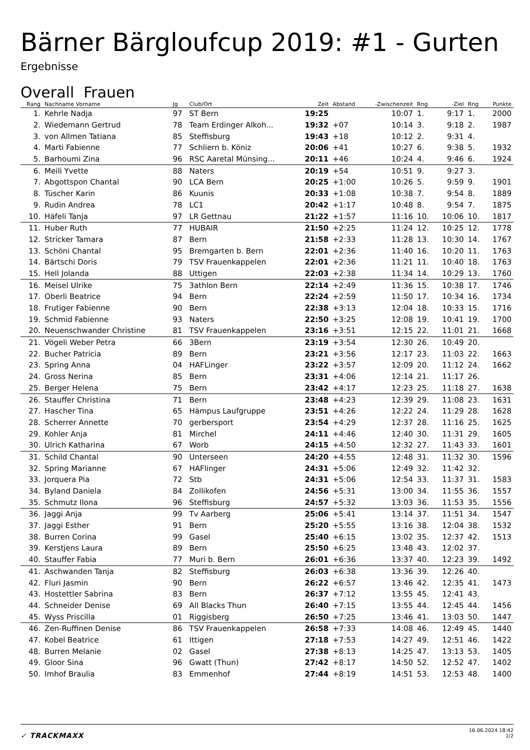Bärner Bärgloufcup 2019: #1 - Gurten
Ergebnisse
Overall Frauen
| Rang | Nachname Vorname | Jg | Club/Ort | Zeit | Abstand | -Zwischenzeit | Rng | -Ziel | Rng | Punkte |
| --- | --- | --- | --- | --- | --- | --- | --- | --- | --- | --- |
| 1. | Kehrle Nadja | 97 | ST Bern | 19:25 | | 10:07 | 1. | 9:17 | 1. | 2000 |
| 2. | Wiedemann Gertrud | 78 | Team Erdinger Alkoh... | 19:32 | +07 | 10:14 | 3. | 9:18 | 2. | 1987 |
| 3. | von Allmen Tatiana | 85 | Steffisburg | 19:43 | +18 | 10:12 | 2. | 9:31 | 4. | |
| 4. | Marti Fabienne | 77 | Schliern b. Köniz | 20:06 | +41 | 10:27 | 6. | 9:38 | 5. | 1932 |
| 5. | Barhoumi Zina | 96 | RSC Aaretal Münsing... | 20:11 | +46 | 10:24 | 4. | 9:46 | 6. | 1924 |
| 6. | Meili Yvette | 88 | Naters | 20:19 | +54 | 10:51 | 9. | 9:27 | 3. | |
| 7. | Abgottspon Chantal | 90 | LCA Bern | 20:25 | +1:00 | 10:26 | 5. | 9:59 | 9. | 1901 |
| 8. | Tüscher Karin | 86 | Kuunis | 20:33 | +1:08 | 10:38 | 7. | 9:54 | 8. | 1889 |
| 9. | Rudin Andrea | 78 | LC1 | 20:42 | +1:17 | 10:48 | 8. | 9:54 | 7. | 1875 |
| 10. | Häfeli Tanja | 97 | LR Gettnau | 21:22 | +1:57 | 11:16 | 10. | 10:06 | 10. | 1817 |
| 11. | Huber Ruth | 77 | HUBAIR | 21:50 | +2:25 | 11:24 | 12. | 10:25 | 12. | 1778 |
| 12. | Stricker Tamara | 87 | Bern | 21:58 | +2:33 | 11:28 | 13. | 10:30 | 14. | 1767 |
| 13. | Schöni Chantal | 95 | Bremgarten b. Bern | 22:01 | +2:36 | 11:40 | 16. | 10:20 | 11. | 1763 |
| 14. | Bärtschi Doris | 79 | TSV Frauenkappelen | 22:01 | +2:36 | 11:21 | 11. | 10:40 | 18. | 1763 |
| 15. | Hell Jolanda | 88 | Uttigen | 22:03 | +2:38 | 11:34 | 14. | 10:29 | 13. | 1760 |
| 16. | Meisel Ulrike | 75 | 3athlon Bern | 22:14 | +2:49 | 11:36 | 15. | 10:38 | 17. | 1746 |
| 17. | Oberli Beatrice | 94 | Bern | 22:24 | +2:59 | 11:50 | 17. | 10:34 | 16. | 1734 |
| 18. | Frutiger Fabienne | 90 | Bern | 22:38 | +3:13 | 12:04 | 18. | 10:33 | 15. | 1716 |
| 19. | Schmid Fabienne | 93 | Naters | 22:50 | +3:25 | 12:08 | 19. | 10:41 | 19. | 1700 |
| 20. | Neuenschwander Christine | 81 | TSV Frauenkappelen | 23:16 | +3:51 | 12:15 | 22. | 11:01 | 21. | 1668 |
| 21. | Vögeli Weber Petra | 66 | 3Bern | 23:19 | +3:54 | 12:30 | 26. | 10:49 | 20. | |
| 22. | Bucher Patricia | 89 | Bern | 23:21 | +3:56 | 12:17 | 23. | 11:03 | 22. | 1663 |
| 23. | Spring Anna | 04 | HAFLinger | 23:22 | +3:57 | 12:09 | 20. | 11:12 | 24. | 1662 |
| 24. | Gross Nerina | 85 | Bern | 23:31 | +4:06 | 12:14 | 21. | 11:17 | 26. | |
| 25. | Berger Helena | 75 | Bern | 23:42 | +4:17 | 12:23 | 25. | 11:18 | 27. | 1638 |
| 26. | Stauffer Christina | 71 | Bern | 23:48 | +4:23 | 12:39 | 29. | 11:08 | 23. | 1631 |
| 27. | Hascher Tina | 65 | Hämpus Laufgruppe | 23:51 | +4:26 | 12:22 | 24. | 11:29 | 28. | 1628 |
| 28. | Scherrer Annette | 70 | gerbersport | 23:54 | +4:29 | 12:37 | 28. | 11:16 | 25. | 1625 |
| 29. | Kohler Anja | 81 | Mirchel | 24:11 | +4:46 | 12:40 | 30. | 11:31 | 29. | 1605 |
| 30. | Ulrich Katharina | 67 | Worb | 24:15 | +4:50 | 12:32 | 27. | 11:43 | 33. | 1601 |
| 31. | Schild Chantal | 90 | Unterseen | 24:20 | +4:55 | 12:48 | 31. | 11:32 | 30. | 1596 |
| 32. | Spring Marianne | 67 | HAFlinger | 24:31 | +5:06 | 12:49 | 32. | 11:42 | 32. | |
| 33. | Jorquera Pia | 72 | Stb | 24:31 | +5:06 | 12:54 | 33. | 11:37 | 31. | 1583 |
| 34. | Byland Daniela | 84 | Zollikofen | 24:56 | +5:31 | 13:00 | 34. | 11:55 | 36. | 1557 |
| 35. | Schmutz Ilona | 96 | Steffisburg | 24:57 | +5:32 | 13:03 | 36. | 11:53 | 35. | 1556 |
| 36. | Jaggi Anja | 99 | Tv Aarberg | 25:06 | +5:41 | 13:14 | 37. | 11:51 | 34. | 1547 |
| 37. | Jaggi Esther | 91 | Bern | 25:20 | +5:55 | 13:16 | 38. | 12:04 | 38. | 1532 |
| 38. | Burren Corina | 99 | Gasel | 25:40 | +6:15 | 13:02 | 35. | 12:37 | 42. | 1513 |
| 39. | Kerstjens Laura | 89 | Bern | 25:50 | +6:25 | 13:48 | 43. | 12:02 | 37. | |
| 40. | Stauffer Fabia | 77 | Muri b. Bern | 26:01 | +6:36 | 13:37 | 40. | 12:23 | 39. | 1492 |
| 41. | Aschwanden Tanja | 82 | Steffisburg | 26:03 | +6:38 | 13:36 | 39. | 12:26 | 40. | |
| 42. | Fluri Jasmin | 90 | Bern | 26:22 | +6:57 | 13:46 | 42. | 12:35 | 41. | 1473 |
| 43. | Hostettler Sabrina | 83 | Bern | 26:37 | +7:12 | 13:55 | 45. | 12:41 | 43. | |
| 44. | Schneider Denise | 69 | All Blacks Thun | 26:40 | +7:15 | 13:55 | 44. | 12:45 | 44. | 1456 |
| 45. | Wyss Priscilla | 01 | Riggisberg | 26:50 | +7:25 | 13:46 | 41. | 13:03 | 50. | 1447 |
| 46. | Zen-Ruffinen Denise | 86 | TSV Frauenkappelen | 26:58 | +7:33 | 14:08 | 46. | 12:49 | 45. | 1440 |
| 47. | Kobel Beatrice | 61 | Ittigen | 27:18 | +7:53 | 14:27 | 49. | 12:51 | 46. | 1422 |
| 48. | Burren Melanie | 02 | Gasel | 27:38 | +8:13 | 14:25 | 47. | 13:13 | 53. | 1405 |
| 49. | Gloor Sina | 96 | Gwatt (Thun) | 27:42 | +8:17 | 14:50 | 52. | 12:52 | 47. | 1402 |
| 50. | Imhof Braulia | 83 | Emmenhof | 27:44 | +8:19 | 14:51 | 53. | 12:53 | 48. | 1400 |
✓ TRACKMAXX
16.06.2024 18:42
1/2